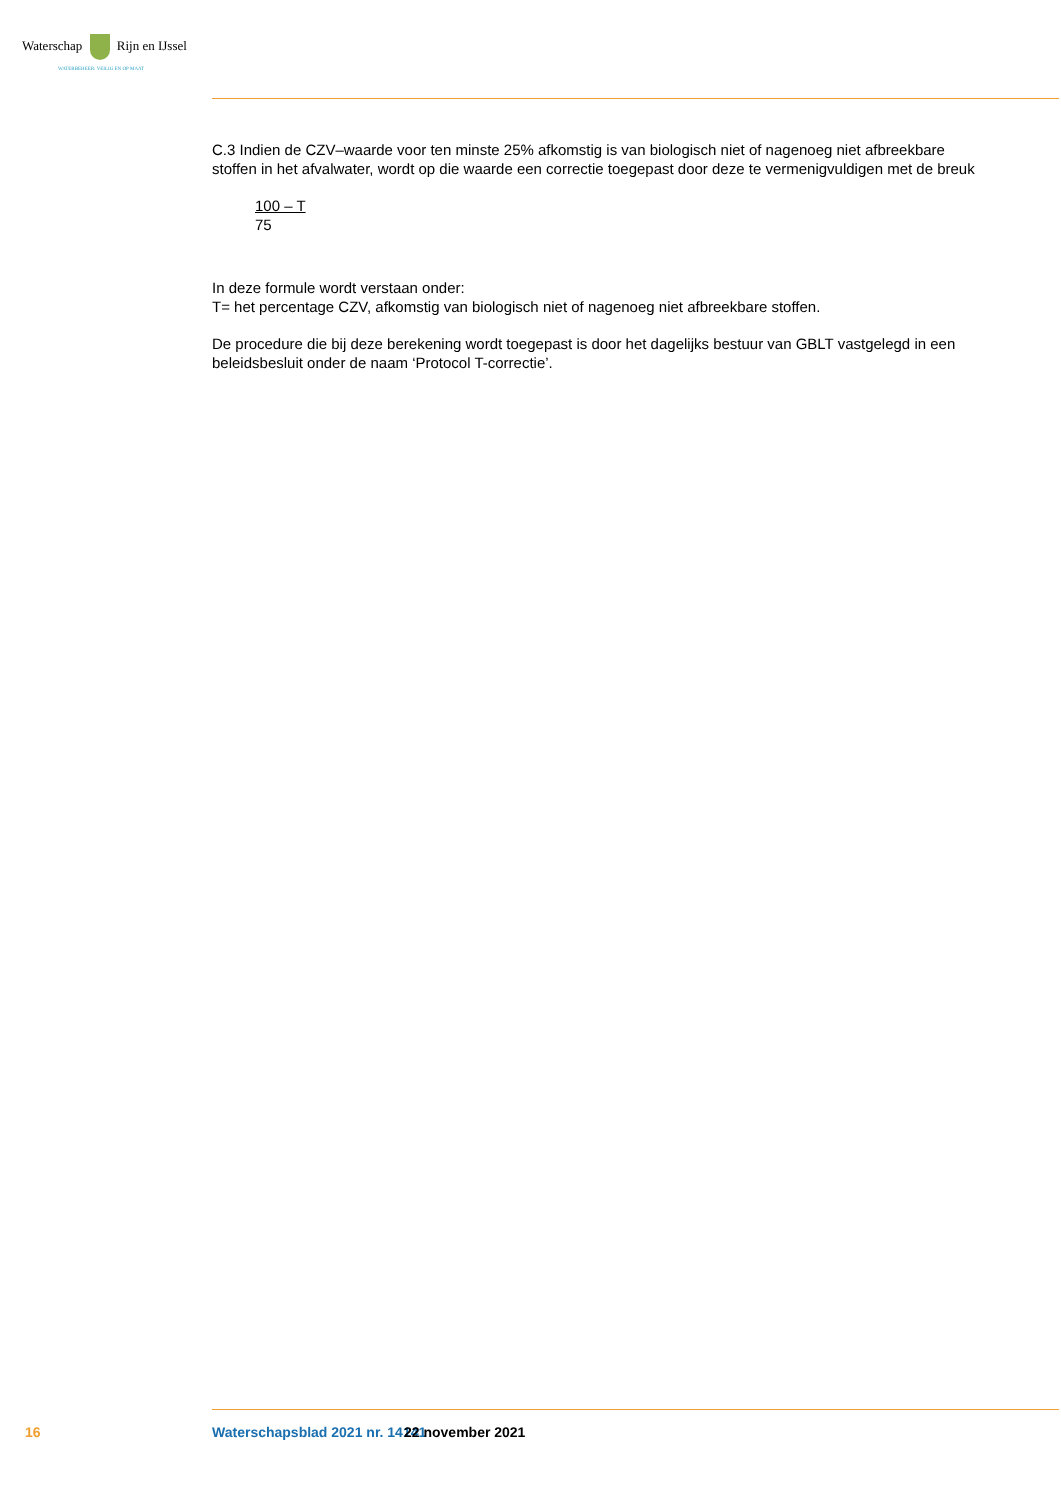Waterschap Rijn en IJssel
WATERBEHEER: VEILIG EN OP MAAT
C.3 Indien de CZV–waarde voor ten minste 25% afkomstig is van biologisch niet of nagenoeg niet af­breekbare stoffen in het afvalwater, wordt op die waarde een correctie toegepast door deze te verme­nigvuldigen met de breuk
100 – T
75
In deze formule wordt verstaan onder:
T= het percentage CZV, afkomstig van biologisch niet of nagenoeg niet afbreekbare stoffen.
De procedure die bij deze berekening wordt toegepast is door het dagelijks bestuur van GBLT vastgelegd in een beleidsbesluit onder de naam ‘Protocol T-correctie’.
16 Waterschapsblad 2021 nr. 14141 22 november 2021